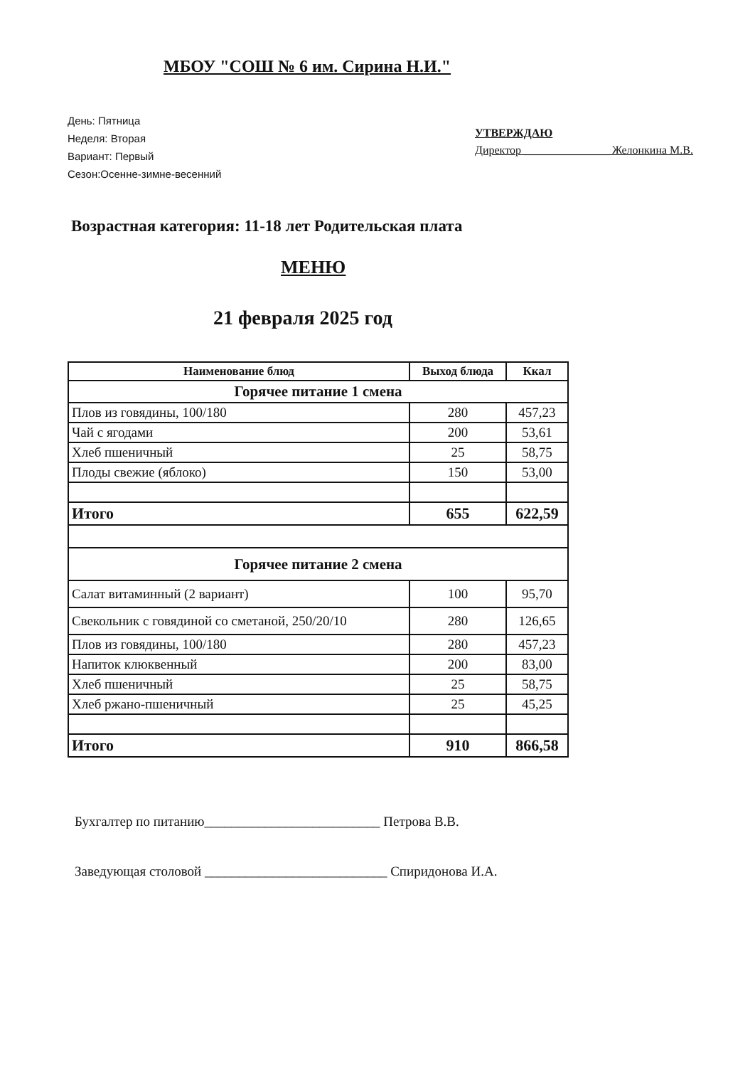МБОУ "СОШ № 6 им. Сирина Н.И."
День: Пятница
Неделя: Вторая
Вариант: Первый
Сезон:Осенне-зимне-весенний
УТВЕРЖДАЮ
Директор _______________ Желонкина М.В.
Возрастная категория: 11-18 лет Родительская плата
МЕНЮ
21 февраля 2025 год
| Наименование блюд | Выход блюда | Ккал |
| --- | --- | --- |
| Горячее питание 1 смена | | |
| Плов из говядины, 100/180 | 280 | 457,23 |
| Чай с ягодами | 200 | 53,61 |
| Хлеб пшеничный | 25 | 58,75 |
| Плоды свежие (яблоко) | 150 | 53,00 |
| Итого | 655 | 622,59 |
| Горячее питание 2 смена | | |
| Салат витаминный (2 вариант) | 100 | 95,70 |
| Свекольник с говядиной со сметаной, 250/20/10 | 280 | 126,65 |
| Плов из говядины, 100/180 | 280 | 457,23 |
| Напиток клюквенный | 200 | 83,00 |
| Хлеб пшеничный | 25 | 58,75 |
| Хлеб ржано-пшеничный | 25 | 45,25 |
| Итого | 910 | 866,58 |
Бухгалтер по питанию__________________________ Петрова В.В.
Заведующая столовой ___________________________ Спиридонова И.А.